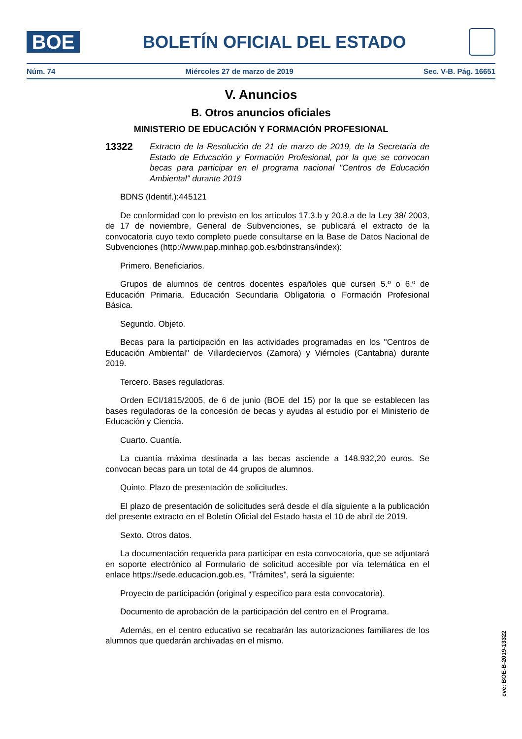BOE
BOLETÍN OFICIAL DEL ESTADO
Núm. 74 Miércoles 27 de marzo de 2019 Sec. V-B. Pág. 16651
V. Anuncios
B. Otros anuncios oficiales
MINISTERIO DE EDUCACIÓN Y FORMACIÓN PROFESIONAL
13322 Extracto de la Resolución de 21 de marzo de 2019, de la Secretaría de Estado de Educación y Formación Profesional, por la que se convocan becas para participar en el programa nacional "Centros de Educación Ambiental" durante 2019
BDNS (Identif.):445121
De conformidad con lo previsto en los artículos 17.3.b y 20.8.a de la Ley 38/ 2003, de 17 de noviembre, General de Subvenciones, se publicará el extracto de la convocatoria cuyo texto completo puede consultarse en la Base de Datos Nacional de Subvenciones (http://www.pap.minhap.gob.es/bdnstrans/index):
Primero. Beneficiarios.
Grupos de alumnos de centros docentes españoles que cursen 5.º o 6.º de Educación Primaria, Educación Secundaria Obligatoria o Formación Profesional Básica.
Segundo. Objeto.
Becas para la participación en las actividades programadas en los "Centros de Educación Ambiental" de Villardeciervos (Zamora) y Viérnoles (Cantabria) durante 2019.
Tercero. Bases reguladoras.
Orden ECI/1815/2005, de 6 de junio (BOE del 15) por la que se establecen las bases reguladoras de la concesión de becas y ayudas al estudio por el Ministerio de Educación y Ciencia.
Cuarto. Cuantía.
La cuantía máxima destinada a las becas asciende a 148.932,20 euros. Se convocan becas para un total de 44 grupos de alumnos.
Quinto. Plazo de presentación de solicitudes.
El plazo de presentación de solicitudes será desde el día siguiente a la publicación del presente extracto en el Boletín Oficial del Estado hasta el 10 de abril de 2019.
Sexto. Otros datos.
La documentación requerida para participar en esta convocatoria, que se adjuntará en soporte electrónico al Formulario de solicitud accesible por vía telemática en el enlace https://sede.educacion.gob.es, "Trámites", será la siguiente:
Proyecto de participación (original y específico para esta convocatoria).
Documento de aprobación de la participación del centro en el Programa.
Además, en el centro educativo se recabarán las autorizaciones familiares de los alumnos que quedarán archivadas en el mismo.
cve: BOE-B-2019-13322